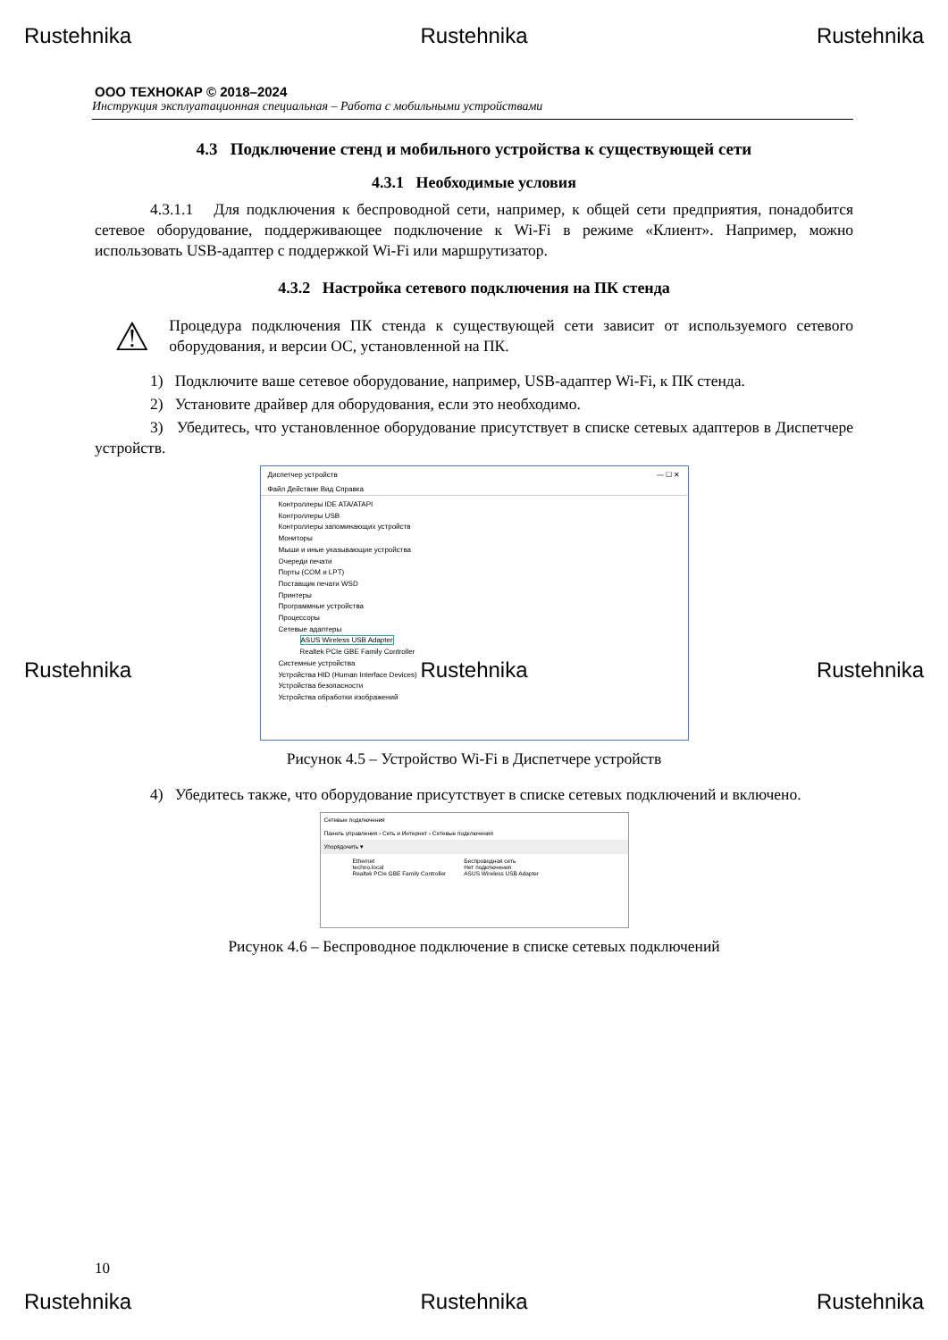Rustehnika Rustehnika Rustehnika
ООО ТЕХНОКАР © 2018–2024
Инструкция эксплуатационная специальная – Работа с мобильными устройствами
4.3 Подключение стенд и мобильного устройства к существующей сети
4.3.1 Необходимые условия
4.3.1.1 Для подключения к беспроводной сети, например, к общей сети предприятия, понадобится сетевое оборудование, поддерживающее подключение к Wi-Fi в режиме «Клиент». Например, можно использовать USB-адаптер с поддержкой Wi-Fi или маршрутизатор.
4.3.2 Настройка сетевого подключения на ПК стенда
⚠
Процедура подключения ПК стенда к существующей сети зависит от используемого сетевого оборудования, и версии ОС, установленной на ПК.
1) Подключите ваше сетевое оборудование, например, USB-адаптер Wi-Fi, к ПК стенда.
2) Установите драйвер для оборудования, если это необходимо.
3) Убедитесь, что установленное оборудование присутствует в списке сетевых адаптеров в Диспетчере устройств.
Диспетчер устройств — ☐ ✕
Файл Действие Вид Справка
Контроллеры IDE ATA/ATAPI
Контроллеры USB
Контроллеры запоминающих устройств
Мониторы
Мыши и иные указывающие устройства
Очереди печати
Порты (COM и LPT)
Поставщик печати WSD
Принтеры
Программные устройства
Процессоры
Сетевые адаптеры
ASUS Wireless USB Adapter
Realtek PCIe GBE Family Controller
Системные устройства
Устройства HID (Human Interface Devices)
Устройства безопасности
Устройства обработки изображений
Рисунок 4.5 – Устройство Wi-Fi в Диспетчере устройств
4) Убедитесь также, что оборудование присутствует в списке сетевых подключений и включено.
Сетевые подключения
Панель управления › Сеть и Интернет › Сетевые подключения
Упорядочить ▾
Ethernet
techno.local
Realtek PCIe GBE Family Controller
Беспроводная сеть
Нет подключения
ASUS Wireless USB Adapter
Рисунок 4.6 – Беспроводное подключение в списке сетевых подключений
Rustehnika Rustehnika Rustehnika
10
Rustehnika Rustehnika Rustehnika